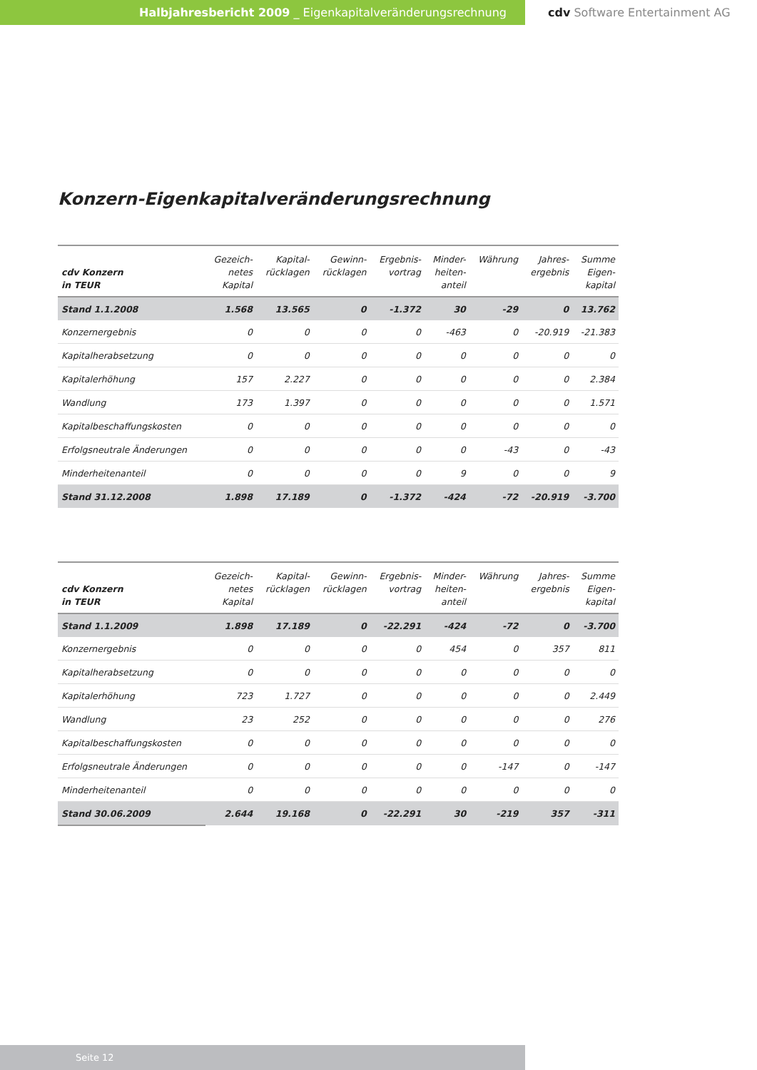Halbjahresbericht 2009 _ Eigenkapitalveränderungsrechnung cdv Software Entertainment AG
Konzern-Eigenkapitalveränderungsrechnung
| cdv Konzern in TEUR | Gezeich- netes Kapital | Kapital- rücklagen | Gewinn- rücklagen | Ergebnis- vortrag | Minder- heiten- anteil | Währung | Jahres- ergebnis | Summe Eigen- kapital |
| --- | --- | --- | --- | --- | --- | --- | --- | --- |
| Stand 1.1.2008 | 1.568 | 13.565 | 0 | -1.372 | 30 | -29 | 0 | 13.762 |
| Konzernergebnis | 0 | 0 | 0 | 0 | -463 | 0 | -20.919 | -21.383 |
| Kapitalherabsetzung | 0 | 0 | 0 | 0 | 0 | 0 | 0 | 0 |
| Kapitalerhöhung | 157 | 2.227 | 0 | 0 | 0 | 0 | 0 | 2.384 |
| Wandlung | 173 | 1.397 | 0 | 0 | 0 | 0 | 0 | 1.571 |
| Kapitalbeschaffungskosten | 0 | 0 | 0 | 0 | 0 | 0 | 0 | 0 |
| Erfolgsneutrale Änderungen | 0 | 0 | 0 | 0 | 0 | -43 | 0 | -43 |
| Minderheitenanteil | 0 | 0 | 0 | 0 | 9 | 0 | 0 | 9 |
| Stand 31.12.2008 | 1.898 | 17.189 | 0 | -1.372 | -424 | -72 | -20.919 | -3.700 |
| cdv Konzern in TEUR | Gezeich- netes Kapital | Kapital- rücklagen | Gewinn- rücklagen | Ergebnis- vortrag | Minder- heiten- anteil | Währung | Jahres- ergebnis | Summe Eigen- kapital |
| --- | --- | --- | --- | --- | --- | --- | --- | --- |
| Stand 1.1.2009 | 1.898 | 17.189 | 0 | -22.291 | -424 | -72 | 0 | -3.700 |
| Konzernergebnis | 0 | 0 | 0 | 0 | 454 | 0 | 357 | 811 |
| Kapitalherabsetzung | 0 | 0 | 0 | 0 | 0 | 0 | 0 | 0 |
| Kapitalerhöhung | 723 | 1.727 | 0 | 0 | 0 | 0 | 0 | 2.449 |
| Wandlung | 23 | 252 | 0 | 0 | 0 | 0 | 0 | 276 |
| Kapitalbeschaffungskosten | 0 | 0 | 0 | 0 | 0 | 0 | 0 | 0 |
| Erfolgsneutrale Änderungen | 0 | 0 | 0 | 0 | 0 | -147 | 0 | -147 |
| Minderheitenanteil | 0 | 0 | 0 | 0 | 0 | 0 | 0 | 0 |
| Stand 30.06.2009 | 2.644 | 19.168 | 0 | -22.291 | 30 | -219 | 357 | -311 |
Seite 12